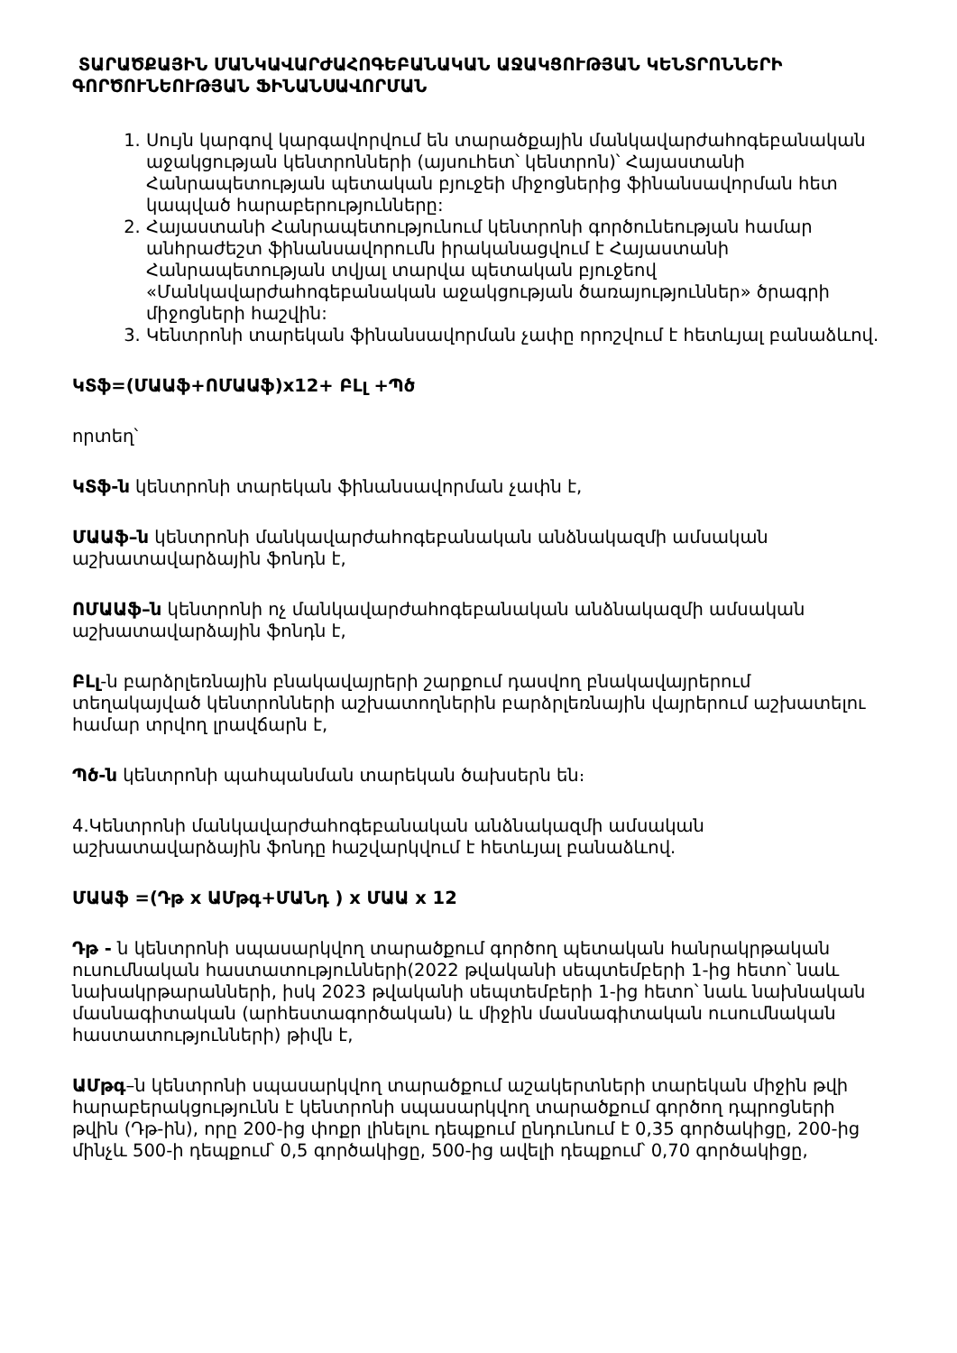ՏԱՐԱԾՔԱՅԻՆ ՄԱՆԿԱՎԱՐԺԱՀՈԳԵԲԱՆԱԿԱՆ ԱՋԱԿՑՈՒԹՅԱՆ ԿԵՆՏՐՈՆՆԵՐԻ ԳՈՐԾՈՒՆԵՈՒԹՅԱՆ ՖԻՆԱՆՍԱՎՈՐՄԱՆ
1. Սույն կարգով կարգավորվում են տարածքային մանկավարժահոգեբանական աջակցության կենտրոնների (այսուհետ՝ կենտրոն)՝ Հայաստանի Հանրապետության պետական բյուջեի միջոցներից ֆինանսավորման հետ կապված հարաբերությունները:
2. Հայաստանի Հանրապետությունում կենտրոնի գործունեության համար անհրաժեշտ ֆինանսավորումն իրականացվում է Հայաստանի Հանրապետության տվյալ տարվա պետական բյուջեով «Մանկավարժահոգեբանական աջակցության ծառայություններ» ծրագրի միջոցների հաշվին:
3. Կենտրոնի տարեկան ֆինանսավորման չափը որոշվում է հետևյալ բանաձևով.
ԿՏֆ=(ՄԱԱֆ+ՈՄԱԱֆ)x12+ ԲԼլ +Պծ
որտեղ՝
ԿՏֆ-ն կենտրոնի տարեկան ֆինանսավորման չափն է,
ՄԱԱֆ–ն կենտրոնի մանկավարժահոգեբանական անձնակազմի ամսական աշխատավարձային ֆոնդն է,
ՈՄԱԱֆ–ն կենտրոնի ոչ մանկավարժահոգեբանական անձնակազմի ամսական աշխատավարձային ֆոնդն է,
ԲԼլ-ն բարձրլեռնային բնակավայրերի շարքում դասվող բնակավայրերում տեղակայված կենտրոնների աշխատողներին բարձրլեռնային վայրերում աշխատելու համար տրվող լրավճարն է,
Պծ-ն կենտրոնի պահպանման տարեկան ծախսերն են։
4.Կենտրոնի մանկավարժահոգեբանական անձնակազմի ամսական աշխատավարձային ֆոնդը հաշվարկվում է հետևյալ բանաձևով.
ՄԱԱֆ =(Դթ x ԱՄթգ+ՄԱՆդ ) x ՄԱԱ x 12
Դթ - ն կենտրոնի սպասարկվող տարածքում գործող պետական հանրակրթական ուսումնական հաստատությունների(2022 թվականի սեպտեմբերի 1-ից հետո՝ նաև նախակրթարանների, իսկ 2023 թվականի սեպտեմբերի 1-ից հետո՝ նաև նախնական մասնագիտական (արհեստագործական) և միջին մասնագիտական ուսումնական հաստատությունների) թիվն է,
ԱՄթգ–ն կենտրոնի սպասարկվող տարածքում աշակերտների տարեկան միջին թվի հարաբերակցությունն է կենտրոնի սպասարկվող տարածքում գործող դպրոցների թվին (Դթ-ին), որը 200-ից փոքր լինելու դեպքում ընդունում է 0,35 գործակիցը, 200-ից մինչև 500-ի դեպքում՝ 0,5 գործակիցը, 500-ից ավելի դեպքում՝ 0,70 գործակիցը,